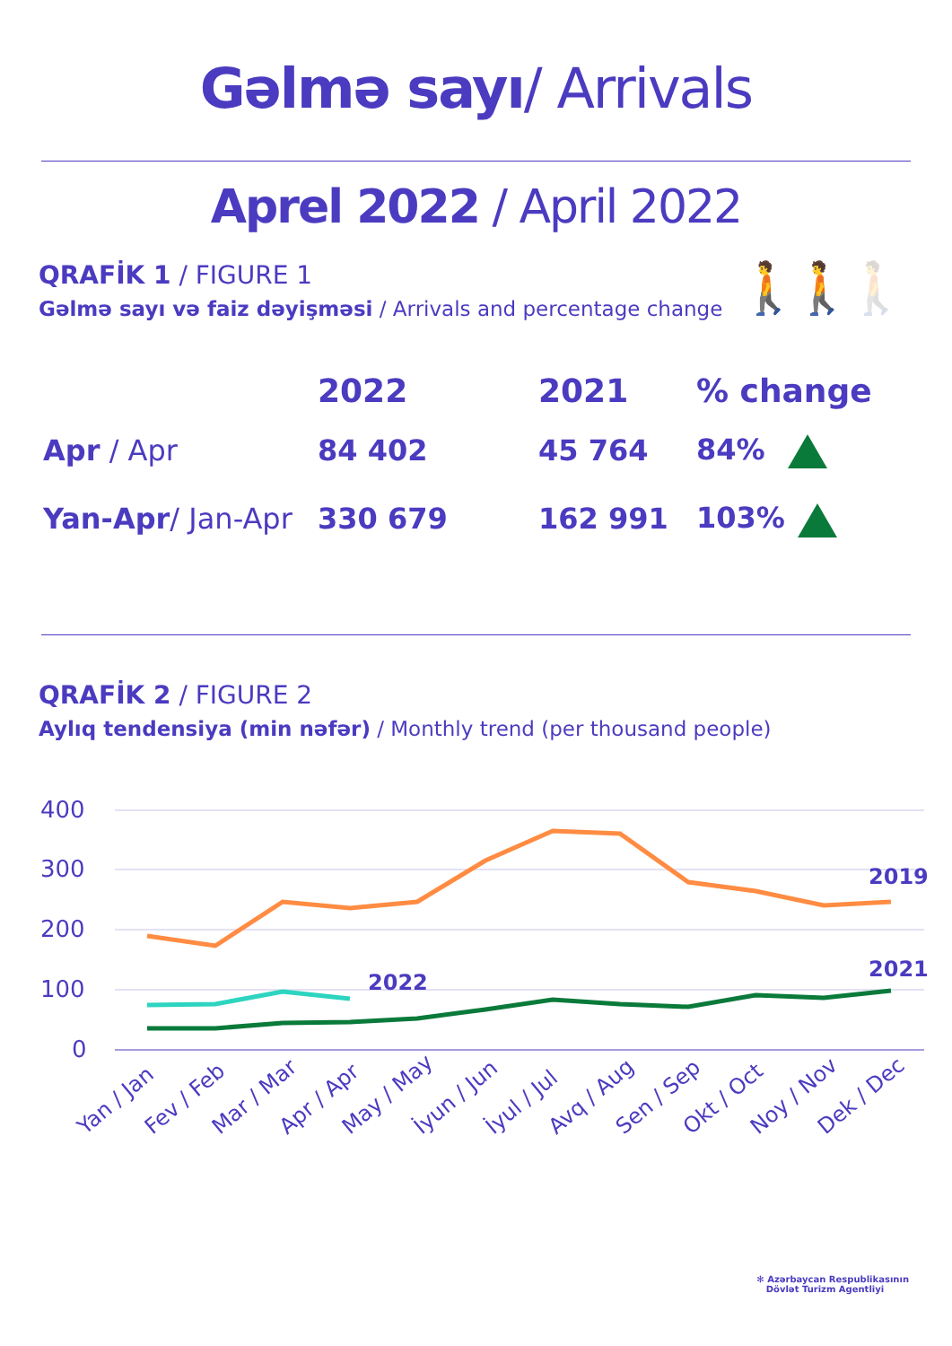Gəlmə sayı/ Arrivals
Aprel 2022 / April 2022
QRAFİK 1 / FIGURE 1
Gəlmə sayı və faiz dəyişməsi / Arrivals and percentage change
🚶🚶🚶
| | 2022 | 2021 | % change |
| --- | --- | --- | --- |
| Apr / Apr | 84 402 | 45 764 | 84% |
| Yan-Apr / Jan-Apr | 330 679 | 162 991 | 103% |
QRAFİK 2 / FIGURE 2
Aylıq tendensiya (min nəfər) / Monthly trend (per thousand people)
400
300
200
100
0
2019
2021
2022
Yan / Jan
Fev / Feb
Mar / Mar
Apr / Apr
May / May
İyun / Jun
İyul / Jul
Avq / Aug
Sen / Sep
Okt / Oct
Noy / Nov
Dek / Dec
✻ Azərbaycan Respublikasının
Dövlət Turizm Agentliyi